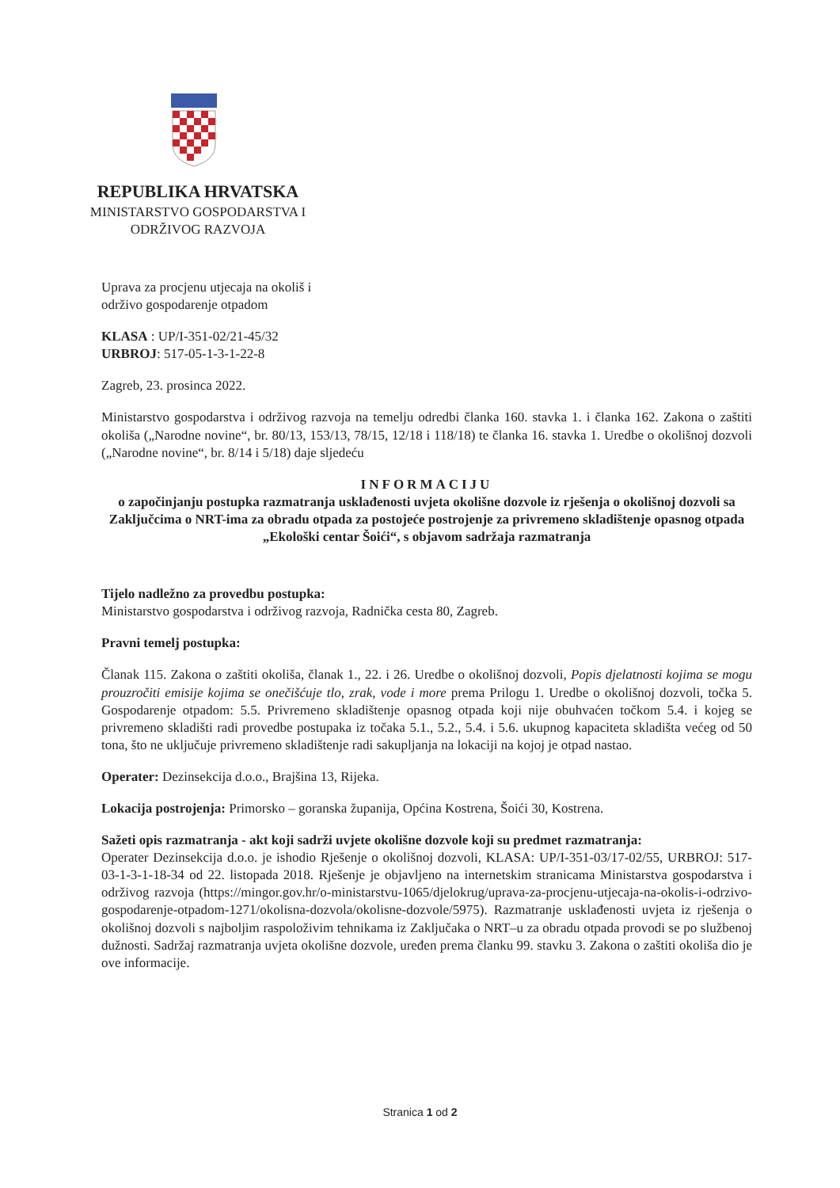REPUBLIKA HRVATSKA
MINISTARSTVO GOSPODARSTVA I
ODRŽIVOG RAZVOJA
Uprava za procjenu utjecaja na okoliš i
održivo gospodarenje otpadom
KLASA : UP/I-351-02/21-45/32
URBROJ: 517-05-1-3-1-22-8
Zagreb, 23. prosinca 2022.
Ministarstvo gospodarstva i održivog razvoja na temelju odredbi članka 160. stavka 1. i članka 162. Zakona o zaštiti okoliša („Narodne novine“, br. 80/13, 153/13, 78/15, 12/18 i 118/18) te članka 16. stavka 1. Uredbe o okolišnoj dozvoli („Narodne novine“, br. 8/14 i 5/18) daje sljedeću
INFORMACIJU
o započinjanju postupka razmatranja usklađenosti uvjeta okolišne dozvole iz rješenja o okolišnoj dozvoli sa Zaključcima o NRT-ima za obradu otpada za postojeće postrojenje za privremeno skladištenje opasnog otpada „Ekološki centar Šoići“, s objavom sadržaja razmatranja
Tijelo nadležno za provedbu postupka:
Ministarstvo gospodarstva i održivog razvoja, Radnička cesta 80, Zagreb.
Pravni temelj postupka:
Članak 115. Zakona o zaštiti okoliša, članak 1., 22. i 26. Uredbe o okolišnoj dozvoli, Popis djelatnosti kojima se mogu prouzročiti emisije kojima se onečišćuje tlo, zrak, vode i more prema Prilogu 1. Uredbe o okolišnoj dozvoli, točka 5. Gospodarenje otpadom: 5.5. Privremeno skladištenje opasnog otpada koji nije obuhvaćen točkom 5.4. i kojeg se privremeno skladišti radi provedbe postupaka iz točaka 5.1., 5.2., 5.4. i 5.6. ukupnog kapaciteta skladišta većeg od 50 tona, što ne uključuje privremeno skladištenje radi sakupljanja na lokaciji na kojoj je otpad nastao.
Operater: Dezinsekcija d.o.o., Brajšina 13, Rijeka.
Lokacija postrojenja: Primorsko – goranska županija, Općina Kostrena, Šoići 30, Kostrena.
Sažeti opis razmatranja - akt koji sadrži uvjete okolišne dozvole koji su predmet razmatranja:
Operater Dezinsekcija d.o.o. je ishodio Rješenje o okolišnoj dozvoli, KLASA: UP/I-351-03/17-02/55, URBROJ: 517-03-1-3-1-18-34 od 22. listopada 2018. Rješenje je objavljeno na internetskim stranicama Ministarstva gospodarstva i održivog razvoja (https://mingor.gov.hr/o-ministarstvu-1065/djelokrug/uprava-za-procjenu-utjecaja-na-okolis-i-odrzivo-gospodarenje-otpadom-1271/okolisna-dozvola/okolisne-dozvole/5975). Razmatranje usklađenosti uvjeta iz rješenja o okolišnoj dozvoli s najboljim raspoloživim tehnikama iz Zaključaka o NRT–u za obradu otpada provodi se po službenoj dužnosti. Sadržaj razmatranja uvjeta okolišne dozvole, uređen prema članku 99. stavku 3. Zakona o zaštiti okoliša dio je ove informacije.
Stranica 1 od 2